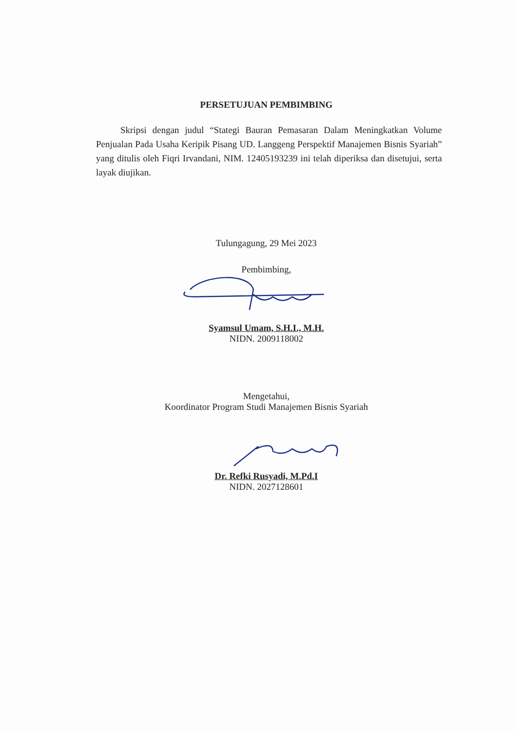PERSETUJUAN PEMBIMBING
Skripsi dengan judul “Stategi Bauran Pemasaran Dalam Meningkatkan Volume Penjualan Pada Usaha Keripik Pisang UD. Langgeng Perspektif Manajemen Bisnis Syariah” yang ditulis oleh Fiqri Irvandani, NIM. 12405193239 ini telah diperiksa dan disetujui, serta layak diujikan.
Tulungagung, 29 Mei 2023
Pembimbing,
Syamsul Umam, S.H.I., M.H.
NIDN. 2009118002
Mengetahui,
Koordinator Program Studi Manajemen Bisnis Syariah
Dr. Refki Rusyadi, M.Pd.I
NIDN. 2027128601